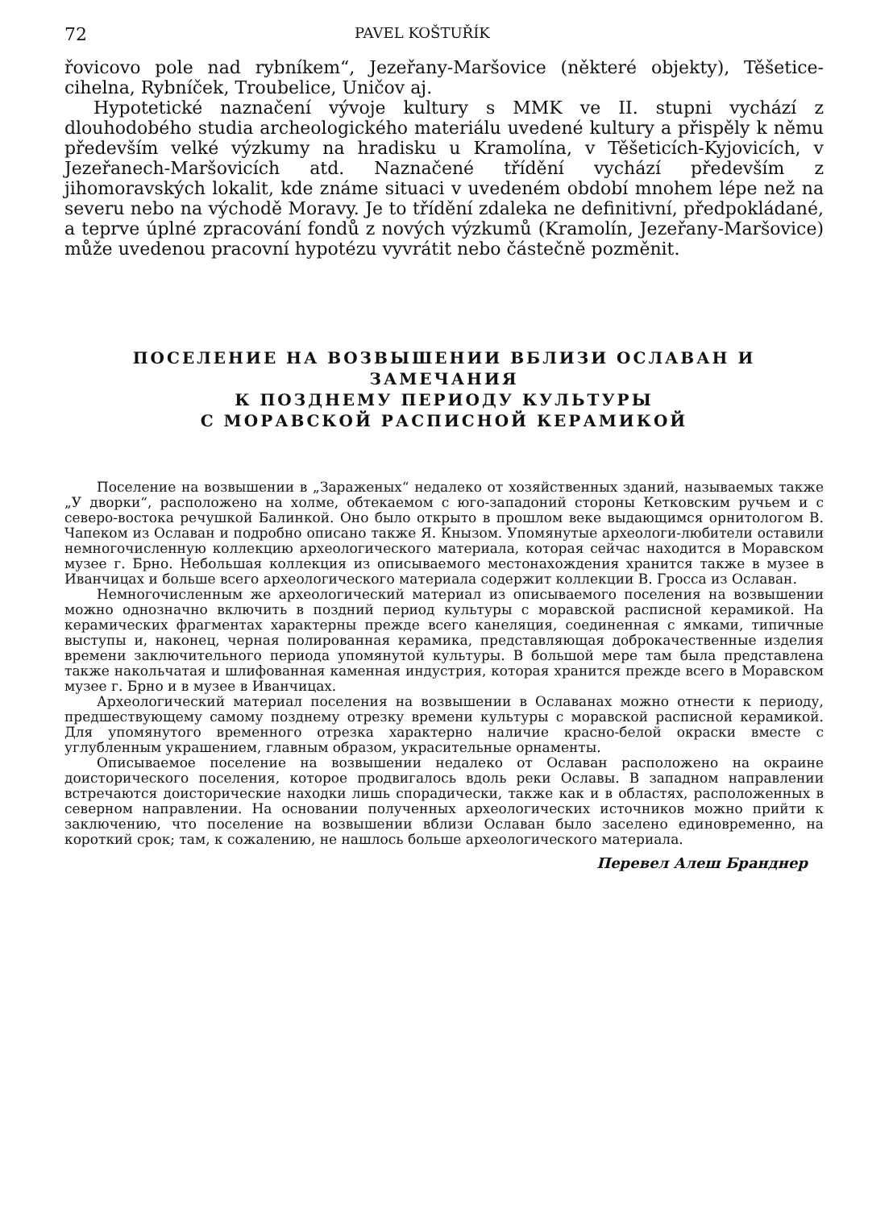72 PAVEL KOŠTUŘÍK
řovicovo pole nad rybníkem“, Jezeřany-Maršovice (některé objekty), Těšetice-cihelna, Rybníček, Troubelice, Uničov aj.
Hypotetické naznačení vývoje kultury s MMK ve II. stupni vychází z dlouhodobého studia archeologického materiálu uvedené kultury a přispěly k němu především velké výzkumy na hradisku u Kramolína, v Těšeticích-Kyjovicích, v Jezeřanech-Maršovicích atd. Naznačené třídění vychází především z jihomoravských lokalit, kde známe situaci v uvedeném období mnohem lépe než na severu nebo na východě Moravy. Je to třídění zdaleka ne definitivní, předpokládané, a teprve úplné zpracování fondů z nových výzkumů (Kramolín, Jezeřany-Maršovice) může uvedenou pracovní hypotézu vyvrátit nebo částečně pozměnit.
ПОСЕЛЕНИЕ НА ВОЗВЫШЕНИИ ВБЛИЗИ ОСЛАВАН И ЗАМЕЧАНИЯ
К ПОЗДНЕМУ ПЕРИОДУ КУЛЬТУРЫ
С МОРАВСКОЙ РАСПИСНОЙ КЕРАМИКОЙ
Поселение на возвышении в „Зараженых“ недалеко от хозяйственных зданий, называемых также „У дворки“, расположено на холме, обтекаемом с юго-западоний стороны Кетковским ручьем и с северо-востока речушкой Балинкой. Оно было открыто в прошлом веке выдающимся орнитологом В. Чапеком из Ославан и подробно описано также Я. Кнызом. Упомянутые археологи-любители оставили немногочисленную коллекцию археологического материала, которая сейчас находится в Моравском музее г. Брно. Небольшая коллекция из описываемого местонахождения хранится также в музее в Иванчицах и больше всего археологического материала содержит коллекции В. Гросса из Ославан.
Немногочисленным же археологический материал из описываемого поселения на возвышении можно однозначно включить в поздний период культуры с моравской расписной керамикой. На керамических фрагментах характерны прежде всего канеляция, соединенная с ямками, типичные выступы и, наконец, черная полированная керамика, представляющая доброкачественные изделия времени заключительного периода упомянутой культуры. В большой мере там была представлена также накольчатая и шлифованная каменная индустрия, которая хранится прежде всего в Моравском музее г. Брно и в музее в Иванчицах.
Археологический материал поселения на возвышении в Ославанах можно отнести к периоду, предшествующему самому позднему отрезку времени культуры с моравской расписной керамикой. Для упомянутого временного отрезка характерно наличие красно-белой окраски вместе с углубленным украшением, главным образом, украсительные орнаменты.
Описываемое поселение на возвышении недалеко от Ославан расположено на окраине доисторического поселения, которое продвигалось вдоль реки Ославы. В западном направлении встречаются доисторические находки лишь спорадически, также как и в областях, расположенных в северном направлении. На основании полученных археологических источников можно прийти к заключению, что поселение на возвышении вблизи Ославан было заселено единовременно, на короткий срок; там, к сожалению, не нашлось больше археологического материала.
Перевел Алеш Бранднер